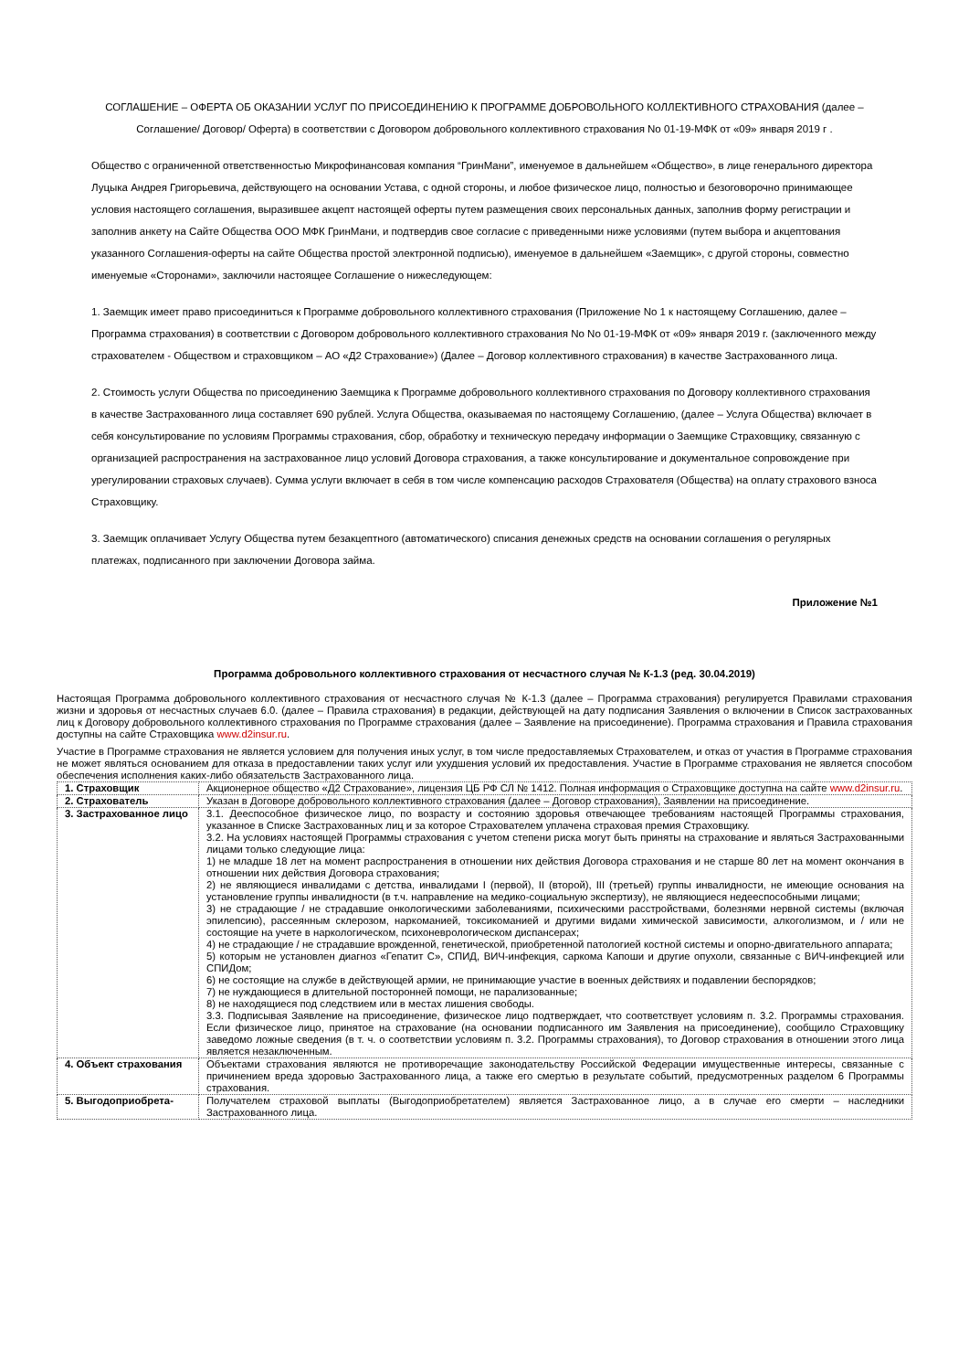СОГЛАШЕНИЕ – ОФЕРТА ОБ ОКАЗАНИИ УСЛУГ ПО ПРИСОЕДИНЕНИЮ К ПРОГРАММЕ ДОБРОВОЛЬНОГО КОЛЛЕКТИВНОГО СТРАХОВАНИЯ (далее – Соглашение/ Договор/ Оферта) в соответствии с Договором добровольного коллективного страхования No 01-19-МФК от «09» января 2019 г .
Общество с ограниченной ответственностью Микрофинансовая компания “ГринМани”, именуемое в дальнейшем «Общество», в лице генерального директора Луцыка Андрея Григорьевича, действующего на основании Устава, с одной стороны, и любое физическое лицо, полностью и безоговорочно принимающее условия настоящего соглашения, выразившее акцепт настоящей оферты путем размещения своих персональных данных, заполнив форму регистрации и заполнив анкету на Сайте Общества ООО МФК ГринМани, и подтвердив свое согласие с приведенными ниже условиями (путем выбора и акцептования указанного Соглашения-оферты на сайте Общества простой электронной подписью), именуемое в дальнейшем «Заемщик», с другой стороны, совместно именуемые «Сторонами», заключили настоящее Соглашение о нижеследующем:
1. Заемщик имеет право присоединиться к Программе добровольного коллективного страхования (Приложение No 1 к настоящему Соглашению, далее – Программа страхования) в соответствии с Договором добровольного коллективного страхования No No 01-19-МФК от «09» января 2019 г. (заключенного между страхователем - Обществом и страховщиком – АО «Д2 Страхование») (Далее – Договор коллективного страхования) в качестве Застрахованного лица.
2. Стоимость услуги Общества по присоединению Заемщика к Программе добровольного коллективного страхования по Договору коллективного страхования в качестве Застрахованного лица составляет 690 рублей. Услуга Общества, оказываемая по настоящему Соглашению, (далее – Услуга Общества) включает в себя консультирование по условиям Программы страхования, сбор, обработку и техническую передачу информации о Заемщике Страховщику, связанную с организацией распространения на застрахованное лицо условий Договора страхования, а также консультирование и документальное сопровождение при урегулировании страховых случаев). Сумма услуги включает в себя в том числе компенсацию расходов Страхователя (Общества) на оплату страхового взноса Страховщику.
3. Заемщик оплачивает Услугу Общества путем безакцептного (автоматического) списания денежных средств на основании соглашения о регулярных платежах, подписанного при заключении Договора займа.
Приложение №1
Программа добровольного коллективного страхования от несчастного случая № К-1.3 (ред. 30.04.2019)
Настоящая Программа добровольного коллективного страхования от несчастного случая № К-1.3 (далее – Программа страхования) регулируется Правилами страхования жизни и здоровья от несчастных случаев 6.0. (далее – Правила страхования) в редакции, действующей на дату подписания Заявления о включении в Список застрахованных лиц к Договору добровольного коллективного страхования по Программе страхования (далее – Заявление на присоединение). Программа страхования и Правила страхования доступны на сайте Страховщика www.d2insur.ru.
Участие в Программе страхования не является условием для получения иных услуг, в том числе предоставляемых Страхователем, и отказ от участия в Программе страхования не может являться основанием для отказа в предоставлении таких услуг или ухудшения условий их предоставления. Участие в Программе страхования не является способом обеспечения исполнения каких-либо обязательств Застрахованного лица.
| 1. Страховщик | Акционерное общество «Д2 Страхование», лицензия ЦБ РФ СЛ № 1412. Полная информация о Страховщике доступна на сайте www.d2insur.ru . |
| 2. Страхователь | Указан в Договоре добровольного коллективного страхования (далее – Договор страхования), Заявлении на присоединение. |
| 3. Застрахованное лицо | 3.1. Дееспособное физическое лицо, по возрасту и состоянию здоровья отвечающее требованиям настоящей Программы страхования, указанное в Списке Застрахованных лиц и за которое Страхователем уплачена страховая премия Страховщику. 3.2. На условиях настоящей Программы страхования с учетом степени риска могут быть приняты на страхование и являться Застрахованными лицами только следующие лица: 1) не младше 18 лет на момент распространения в отношении них действия Договора страхования и не старше 80 лет на момент окончания в отношении них действия Договора страхования; 2) не являющиеся инвалидами с детства, инвалидами I (первой), II (второй), III (третьей) группы инвалидности, не имеющие основания на установление группы инвалидности (в т.ч. направление на медико-социальную экспертизу), не являющиеся недееспособными лицами; 3) не страдающие / не страдавшие онкологическими заболеваниями, психическими расстройствами, болезнями нервной системы (включая эпилепсию), рассеянным склерозом, наркоманией, токсикоманией и другими видами химической зависимости, алкоголизмом, и / или не состоящие на учете в наркологическом, психоневрологическом диспансерах; 4) не страдающие / не страдавшие врожденной, генетической, приобретенной патологией костной системы и опорно-двигательного аппарата; 5) которым не установлен диагноз «Гепатит С», СПИД, ВИЧ-инфекция, саркома Капоши и другие опухоли, связанные с ВИЧ-инфекцией или СПИДом; 6) не состоящие на службе в действующей армии, не принимающие участие в военных действиях и подавлении беспорядков; 7) не нуждающиеся в длительной посторонней помощи, не парализованные; 8) не находящиеся под следствием или в местах лишения свободы. 3.3. Подписывая Заявление на присоединение, физическое лицо подтверждает, что соответствует условиям п. 3.2. Программы страхования. Если физическое лицо, принятое на страхование (на основании подписанного им Заявления на присоединение), сообщило Страховщику заведомо ложные сведения (в т. ч. о соответствии условиям п. 3.2. Программы страхования), то Договор страхования в отношении этого лица является незаключенным. |
| 4. Объект страхования | Объектами страхования являются не противоречащие законодательству Российской Федерации имущественные интересы, связанные с причинением вреда здоровью Застрахованного лица, а также его смертью в результате событий, предусмотренных разделом 6 Программы страхования. |
| 5. Выгодоприобрета- | Получателем страховой выплаты (Выгодоприобретателем) является Застрахованное лицо, а в случае его смерти – наследники Застрахованного лица. |